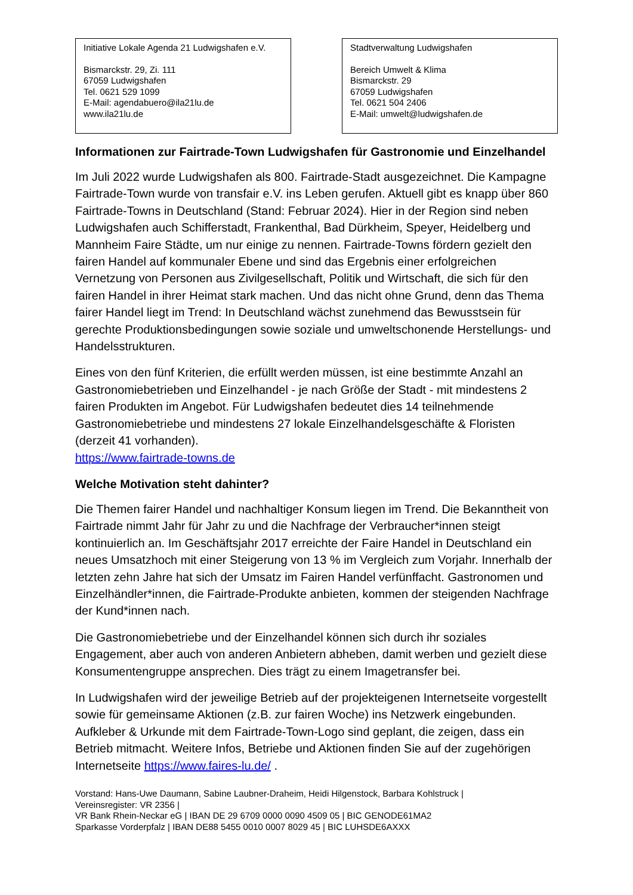Initiative Lokale Agenda 21 Ludwigshafen e.V.
Bismarckstr. 29, Zi. 111
67059 Ludwigshafen
Tel. 0621 529 1099
E-Mail: agendabuero@ila21lu.de
www.ila21lu.de
Stadtverwaltung Ludwigshafen
Bereich Umwelt & Klima
Bismarckstr. 29
67059 Ludwigshafen
Tel. 0621 504 2406
E-Mail: umwelt@ludwigshafen.de
Informationen zur Fairtrade-Town Ludwigshafen für Gastronomie und Einzelhandel
Im Juli 2022 wurde Ludwigshafen als 800. Fairtrade-Stadt ausgezeichnet. Die Kampagne Fairtrade-Town wurde von transfair e.V. ins Leben gerufen. Aktuell gibt es knapp über 860 Fairtrade-Towns in Deutschland (Stand: Februar 2024). Hier in der Region sind neben Ludwigshafen auch Schifferstadt, Frankenthal, Bad Dürkheim, Speyer, Heidelberg und Mannheim Faire Städte, um nur einige zu nennen. Fairtrade-Towns fördern gezielt den fairen Handel auf kommunaler Ebene und sind das Ergebnis einer erfolgreichen Vernetzung von Personen aus Zivilgesellschaft, Politik und Wirtschaft, die sich für den fairen Handel in ihrer Heimat stark machen. Und das nicht ohne Grund, denn das Thema fairer Handel liegt im Trend: In Deutschland wächst zunehmend das Bewusstsein für gerechte Produktionsbedingungen sowie soziale und umweltschonende Herstellungs- und Handelsstrukturen.
Eines von den fünf Kriterien, die erfüllt werden müssen, ist eine bestimmte Anzahl an Gastronomiebetrieben und Einzelhandel - je nach Größe der Stadt - mit mindestens 2 fairen Produkten im Angebot. Für Ludwigshafen bedeutet dies 14 teilnehmende Gastronomiebetriebe und mindestens 27 lokale Einzelhandelsgeschäfte & Floristen (derzeit 41 vorhanden).
https://www.fairtrade-towns.de
Welche Motivation steht dahinter?
Die Themen fairer Handel und nachhaltiger Konsum liegen im Trend. Die Bekanntheit von Fairtrade nimmt Jahr für Jahr zu und die Nachfrage der Verbraucher*innen steigt kontinuierlich an. Im Geschäftsjahr 2017 erreichte der Faire Handel in Deutschland ein neues Umsatzhoch mit einer Steigerung von 13 % im Vergleich zum Vorjahr. Innerhalb der letzten zehn Jahre hat sich der Umsatz im Fairen Handel verfünffacht. Gastronomen und Einzelhändler*innen, die Fairtrade-Produkte anbieten, kommen der steigenden Nachfrage der Kund*innen nach.
Die Gastronomiebetriebe und der Einzelhandel können sich durch ihr soziales Engagement, aber auch von anderen Anbietern abheben, damit werben und gezielt diese Konsumentengruppe ansprechen. Dies trägt zu einem Imagetransfer bei.
In Ludwigshafen wird der jeweilige Betrieb auf der projekteigenen Internetseite vorgestellt sowie für gemeinsame Aktionen (z.B. zur fairen Woche) ins Netzwerk eingebunden. Aufkleber & Urkunde mit dem Fairtrade-Town-Logo sind geplant, die zeigen, dass ein Betrieb mitmacht. Weitere Infos, Betriebe und Aktionen finden Sie auf der zugehörigen Internetseite https://www.faires-lu.de/ .
Vorstand: Hans-Uwe Daumann, Sabine Laubner-Draheim, Heidi Hilgenstock, Barbara Kohlstruck |
Vereinsregister: VR 2356 |
VR Bank Rhein-Neckar eG | IBAN DE 29 6709 0000 0090 4509 05 | BIC GENODE61MA2
Sparkasse Vorderpfalz | IBAN DE88 5455 0010 0007 8029 45 | BIC LUHSDE6AXXX